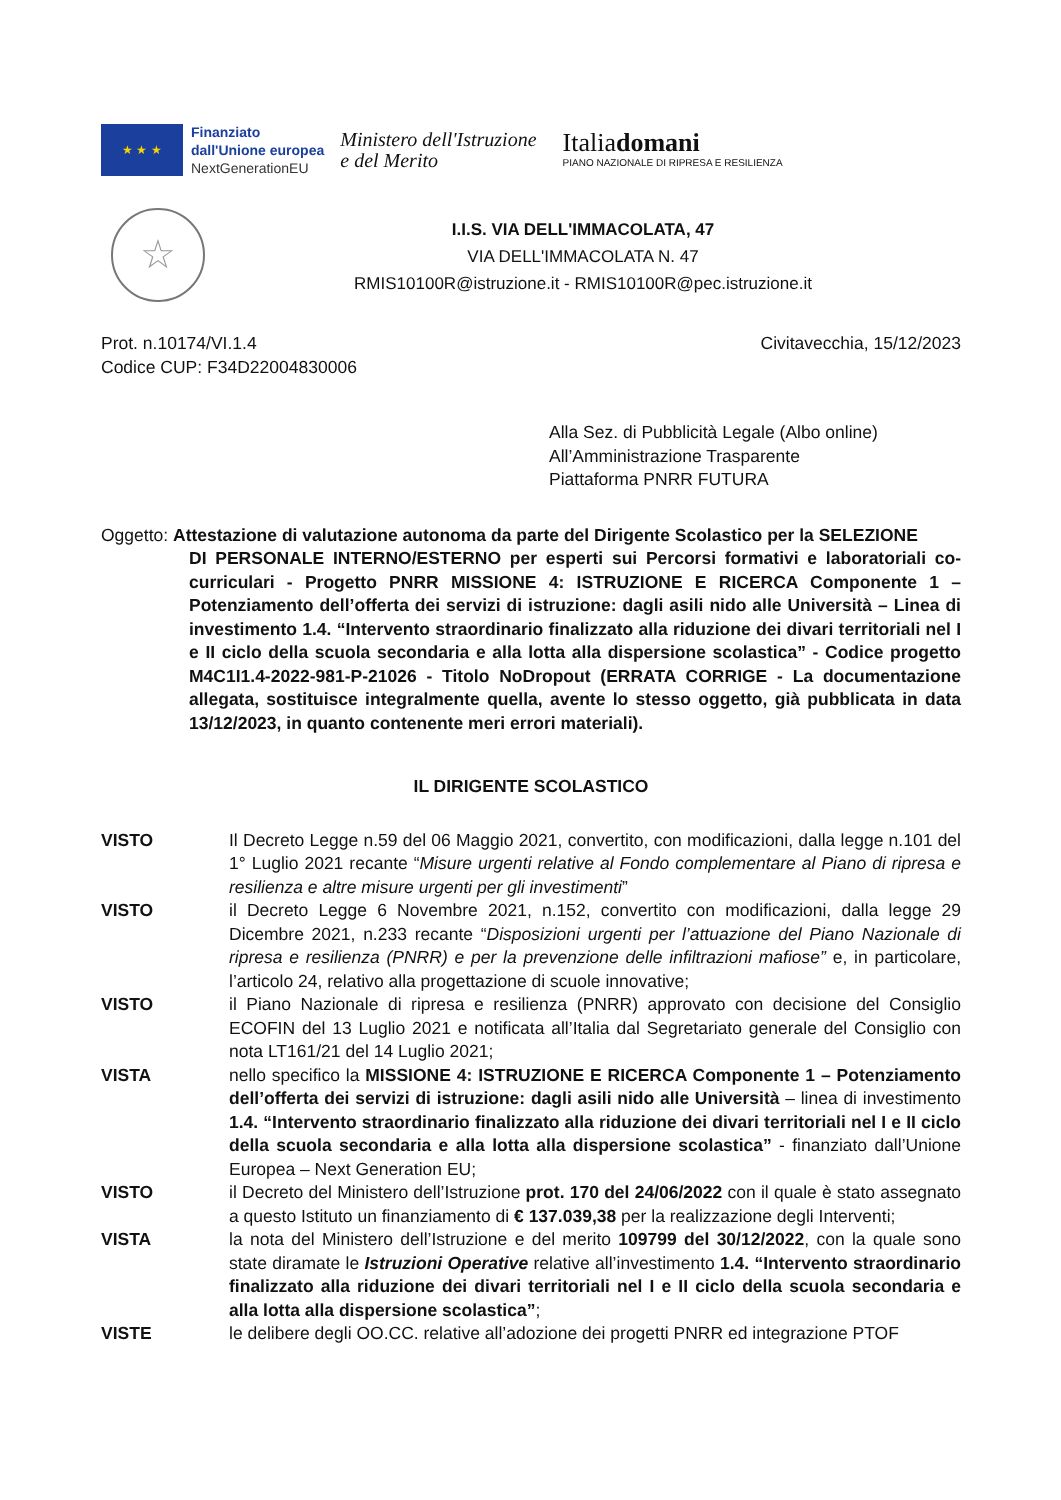★ ★ ★
Finanziato
dall'Unione europea
NextGenerationEU
Ministero dell'Istruzione
e del Merito
Italiadomani
PIANO NAZIONALE DI RIPRESA E RESILIENZA
☆
I.I.S. VIA DELL'IMMACOLATA, 47
VIA DELL'IMMACOLATA N. 47
RMIS10100R@istruzione.it - RMIS10100R@pec.istruzione.it
Prot. n.10174/VI.1.4
Codice CUP: F34D22004830006
Civitavecchia, 15/12/2023
Alla Sez. di Pubblicità Legale (Albo online)
All’Amministrazione Trasparente
Piattaforma PNRR FUTURA
Oggetto: Attestazione di valutazione autonoma da parte del Dirigente Scolastico per la SELEZIONE
DI PERSONALE INTERNO/ESTERNO per esperti sui Percorsi formativi e laboratoriali co-curriculari - Progetto PNRR MISSIONE 4: ISTRUZIONE E RICERCA Componente 1 – Potenziamento dell’offerta dei servizi di istruzione: dagli asili nido alle Università – Linea di investimento 1.4. “Intervento straordinario finalizzato alla riduzione dei divari territoriali nel I e II ciclo della scuola secondaria e alla lotta alla dispersione scolastica” - Codice progetto M4C1I1.4-2022-981-P-21026 - Titolo NoDropout (ERRATA CORRIGE - La documentazione allegata, sostituisce integralmente quella, avente lo stesso oggetto, già pubblicata in data 13/12/2023, in quanto contenente meri errori materiali).
IL DIRIGENTE SCOLASTICO
VISTO Il Decreto Legge n.59 del 06 Maggio 2021, convertito, con modificazioni, dalla legge n.101 del 1° Luglio 2021 recante “Misure urgenti relative al Fondo complementare al Piano di ripresa e resilienza e altre misure urgenti per gli investimenti”
VISTO il Decreto Legge 6 Novembre 2021, n.152, convertito con modificazioni, dalla legge 29 Dicembre 2021, n.233 recante “Disposizioni urgenti per l’attuazione del Piano Nazionale di ripresa e resilienza (PNRR) e per la prevenzione delle infiltrazioni mafiose” e, in particolare, l’articolo 24, relativo alla progettazione di scuole innovative;
VISTO il Piano Nazionale di ripresa e resilienza (PNRR) approvato con decisione del Consiglio ECOFIN del 13 Luglio 2021 e notificata all’Italia dal Segretariato generale del Consiglio con nota LT161/21 del 14 Luglio 2021;
VISTA nello specifico la MISSIONE 4: ISTRUZIONE E RICERCA Componente 1 – Potenziamento dell’offerta dei servizi di istruzione: dagli asili nido alle Università – linea di investimento 1.4. “Intervento straordinario finalizzato alla riduzione dei divari territoriali nel I e II ciclo della scuola secondaria e alla lotta alla dispersione scolastica” - finanziato dall’Unione Europea – Next Generation EU;
VISTO il Decreto del Ministero dell’Istruzione prot. 170 del 24/06/2022 con il quale è stato assegnato a questo Istituto un finanziamento di € 137.039,38 per la realizzazione degli Interventi;
VISTA la nota del Ministero dell’Istruzione e del merito 109799 del 30/12/2022, con la quale sono state diramate le Istruzioni Operative relative all’investimento 1.4. “Intervento straordinario finalizzato alla riduzione dei divari territoriali nel I e II ciclo della scuola secondaria e alla lotta alla dispersione scolastica”;
VISTE le delibere degli OO.CC. relative all’adozione dei progetti PNRR ed integrazione PTOF